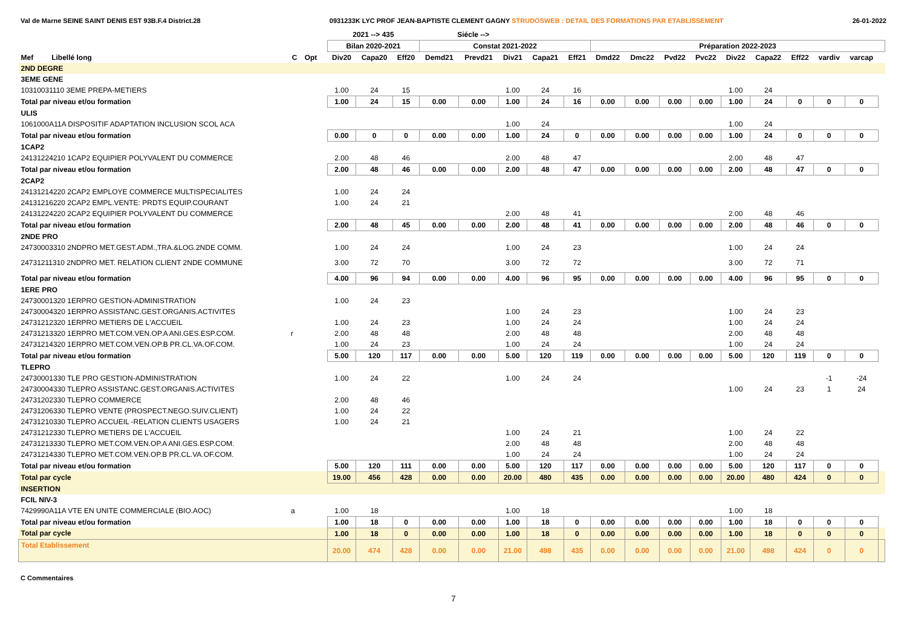Val de Marne SEINE SAINT DENIS EST 93B.F.4 District.28 0931233K LYC PROF JEAN-BAPTISTE CLEMENT GAGNY STRUDOSWEB : DETAIL DES FORMATIONS PAR ETABLISSEMENT 26-01-2022
| | | | | 2021 --> 435 | | | Siécle --> | | | | | | | | | | | | | | |
| --- | --- | --- | --- | --- | --- | --- | --- | --- | --- | --- | --- | --- | --- | --- | --- | --- | --- | --- | --- | --- | --- |
| | | | | Bilan 2020-2021 | | | Constat 2021-2022 | | | | | Préparation 2022-2023 | | | | | | | | | |
| Mef Libellé long | C | Opt | | Div20 | Capa20 | Eff20 | Demd21 | Prevd21 | Div21 | Capa21 | Eff21 | Dmd22 | Dmc22 | Pvd22 | Pvc22 | Div22 | Capa22 | Eff22 | vardiv | varcap | |
| 2ND DEGRE | | | | | | | | | | | | | | | | | | | | | |
| 3EME GENE | | | | | | | | | | | | | | | | | | | | | |
| 10310031110 3EME PREPA-METIERS | | | | 1.00 | 24 | 15 | | | 1.00 | 24 | 16 | | | | | 1.00 | 24 | | | | |
| Total par niveau et/ou formation | | | | 1.00 | 24 | 15 | 0.00 | 0.00 | 1.00 | 24 | 16 | 0.00 | 0.00 | 0.00 | 0.00 | 1.00 | 24 | 0 | 0 | 0 | |
| ULIS | | | | | | | | | | | | | | | | | | | | | |
| 1061000A11A DISPOSITIF ADAPTATION INCLUSION SCOL ACA | | | | | | | | | 1.00 | 24 | | | | | | 1.00 | 24 | | | | |
| Total par niveau et/ou formation | | | | 0.00 | 0 | 0 | 0.00 | 0.00 | 1.00 | 24 | 0 | 0.00 | 0.00 | 0.00 | 0.00 | 1.00 | 24 | 0 | 0 | 0 | |
| 1CAP2 | | | | | | | | | | | | | | | | | | | | | |
| 24131224210 1CAP2 EQUIPIER POLYVALENT DU COMMERCE | | | | 2.00 | 48 | 46 | | | 2.00 | 48 | 47 | | | | | 2.00 | 48 | 47 | | | |
| Total par niveau et/ou formation | | | | 2.00 | 48 | 46 | 0.00 | 0.00 | 2.00 | 48 | 47 | 0.00 | 0.00 | 0.00 | 0.00 | 2.00 | 48 | 47 | 0 | 0 | |
| 2CAP2 | | | | | | | | | | | | | | | | | | | | | |
| 24131214220 2CAP2 EMPLOYE COMMERCE MULTISPECIALITES | | | | 1.00 | 24 | 24 | | | | | | | | | | | | | | | |
| 24131216220 2CAP2 EMPL.VENTE: PRDTS EQUIP.COURANT | | | | 1.00 | 24 | 21 | | | | | | | | | | | | | | | |
| 24131224220 2CAP2 EQUIPIER POLYVALENT DU COMMERCE | | | | | | | | | 2.00 | 48 | 41 | | | | | 2.00 | 48 | 46 | | | |
| Total par niveau et/ou formation | | | | 2.00 | 48 | 45 | 0.00 | 0.00 | 2.00 | 48 | 41 | 0.00 | 0.00 | 0.00 | 0.00 | 2.00 | 48 | 46 | 0 | 0 | |
| 2NDE PRO | | | | | | | | | | | | | | | | | | | | | |
| 24730003310 2NDPRO MET.GEST.ADM.,TRA.&LOG.2NDE COMM. | | | | 1.00 | 24 | 24 | | | 1.00 | 24 | 23 | | | | | 1.00 | 24 | 24 | | | |
| 24731211310 2NDPRO MET. RELATION CLIENT 2NDE COMMUNE | | | | 3.00 | 72 | 70 | | | 3.00 | 72 | 72 | | | | | 3.00 | 72 | 71 | | | |
| Total par niveau et/ou formation | | | | 4.00 | 96 | 94 | 0.00 | 0.00 | 4.00 | 96 | 95 | 0.00 | 0.00 | 0.00 | 0.00 | 4.00 | 96 | 95 | 0 | 0 | |
| 1ERE PRO | | | | | | | | | | | | | | | | | | | | | |
| 24730001320 1ERPRO GESTION-ADMINISTRATION | | | | 1.00 | 24 | 23 | | | | | | | | | | | | | | | |
| 24730004320 1ERPRO ASSISTANC.GEST.ORGANIS.ACTIVITES | | | | | | | | | 1.00 | 24 | 23 | | | | | 1.00 | 24 | 23 | | | |
| 24731212320 1ERPRO METIERS DE L'ACCUEIL | | | | 1.00 | 24 | 23 | | | 1.00 | 24 | 24 | | | | | 1.00 | 24 | 24 | | | |
| 24731213320 1ERPRO MET.COM.VEN.OP.A ANI.GES.ESP.COM. | r | | | 2.00 | 48 | 48 | | | 2.00 | 48 | 48 | | | | | 2.00 | 48 | 48 | | | |
| 24731214320 1ERPRO MET.COM.VEN.OP.B PR.CL.VA.OF.COM. | | | | 1.00 | 24 | 23 | | | 1.00 | 24 | 24 | | | | | 1.00 | 24 | 24 | | | |
| Total par niveau et/ou formation | | | | 5.00 | 120 | 117 | 0.00 | 0.00 | 5.00 | 120 | 119 | 0.00 | 0.00 | 0.00 | 0.00 | 5.00 | 120 | 119 | 0 | 0 | |
| TLEPRO | | | | | | | | | | | | | | | | | | | | | |
| 24730001330 TLE PRO GESTION-ADMINISTRATION | | | | 1.00 | 24 | 22 | | | 1.00 | 24 | 24 | | | | | | | | -1 | -24 | |
| 24730004330 TLEPRO ASSISTANC.GEST.ORGANIS.ACTIVITES | | | | | | | | | | | | | | | | 1.00 | 24 | 23 | 1 | 24 | |
| 24731202330 TLEPRO COMMERCE | | | | 2.00 | 48 | 46 | | | | | | | | | | | | | | | |
| 24731206330 TLEPRO VENTE (PROSPECT.NEGO.SUIV.CLIENT) | | | | 1.00 | 24 | 22 | | | | | | | | | | | | | | | |
| 24731210330 TLEPRO ACCUEIL -RELATION CLIENTS USAGERS | | | | 1.00 | 24 | 21 | | | | | | | | | | | | | | | |
| 24731212330 TLEPRO METIERS DE L'ACCUEIL | | | | | | | | | 1.00 | 24 | 21 | | | | | 1.00 | 24 | 22 | | | |
| 24731213330 TLEPRO MET.COM.VEN.OP.A ANI.GES.ESP.COM. | | | | | | | | | 2.00 | 48 | 48 | | | | | 2.00 | 48 | 48 | | | |
| 24731214330 TLEPRO MET.COM.VEN.OP.B PR.CL.VA.OF.COM. | | | | | | | | | 1.00 | 24 | 24 | | | | | 1.00 | 24 | 24 | | | |
| Total par niveau et/ou formation | | | | 5.00 | 120 | 111 | 0.00 | 0.00 | 5.00 | 120 | 117 | 0.00 | 0.00 | 0.00 | 0.00 | 5.00 | 120 | 117 | 0 | 0 | |
| Total par cycle | | | | 19.00 | 456 | 428 | 0.00 | 0.00 | 20.00 | 480 | 435 | 0.00 | 0.00 | 0.00 | 0.00 | 20.00 | 480 | 424 | 0 | 0 | |
| INSERTION | | | | | | | | | | | | | | | | | | | | | |
| FCIL NIV-3 | | | | | | | | | | | | | | | | | | | | | |
| 7429990A11A VTE EN UNITE COMMERCIALE (BIO.AOC) | a | | | 1.00 | 18 | | | | 1.00 | 18 | | | | | | 1.00 | 18 | | | | |
| Total par niveau et/ou formation | | | | 1.00 | 18 | 0 | 0.00 | 0.00 | 1.00 | 18 | 0 | 0.00 | 0.00 | 0.00 | 0.00 | 1.00 | 18 | 0 | 0 | 0 | |
| Total par cycle | | | | 1.00 | 18 | 0 | 0.00 | 0.00 | 1.00 | 18 | 0 | 0.00 | 0.00 | 0.00 | 0.00 | 1.00 | 18 | 0 | 0 | 0 | |
| Total Etablissement | | | | 20.00 | 474 | 428 | 0.00 | 0.00 | 21.00 | 498 | 435 | 0.00 | 0.00 | 0.00 | 0.00 | 21.00 | 498 | 424 | 0 | 0 | |
C Commentaires
7